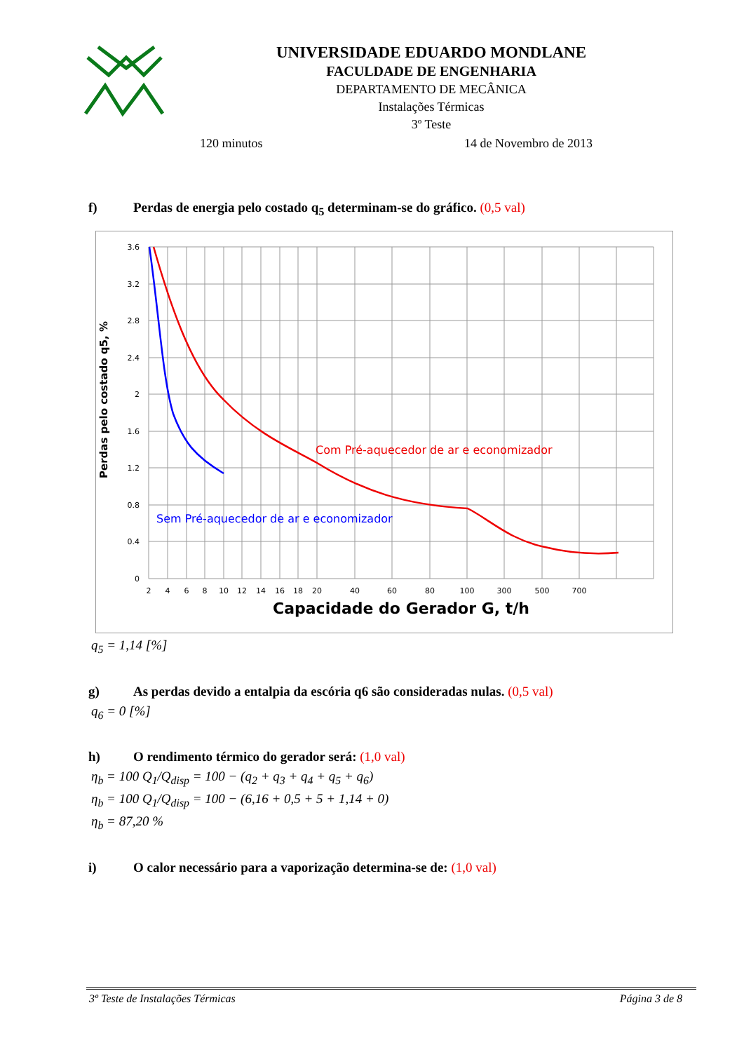UNIVERSIDADE EDUARDO MONDLANE
FACULDADE DE ENGENHARIA
DEPARTAMENTO DE MECÂNICA
Instalações Térmicas
3º Teste
120 minutos 14 de Novembro de 2013
f) Perdas de energia pelo costado q<sub>5</sub> determinam-se do gráfico. (0,5 val)
3.6
3.2
2.8
2.4
2
1.6
1.2
0.8
0.4
0
2
4
6
8
10
12
14
16
18
20
40
60
80
100
300
500
700
Perdas pelo costado q5, %
Capacidade do Gerador G, t/h
Com Pré-aquecedor de ar e economizador
Sem Pré-aquecedor de ar e economizador
q<sub>5</sub> = 1,14 [%]
g) As perdas devido a entalpia da escória q6 são consideradas nulas. (0,5 val)
q<sub>6</sub> = 0 [%]
h) O rendimento térmico do gerador será: (1,0 val)
η<sub>b</sub> = 100 Q<sub>1</sub>/Q<sub>disp</sub> = 100 − (q<sub>2</sub> + q<sub>3</sub> + q<sub>4</sub> + q<sub>5</sub> + q<sub>6</sub>)
η<sub>b</sub> = 100 Q<sub>1</sub>/Q<sub>disp</sub> = 100 − (6,16 + 0,5 + 5 + 1,14 + 0)
η<sub>b</sub> = 87,20 %
i) O calor necessário para a vaporização determina-se de: (1,0 val)
3º Teste de Instalações Térmicas Página 3 de 8